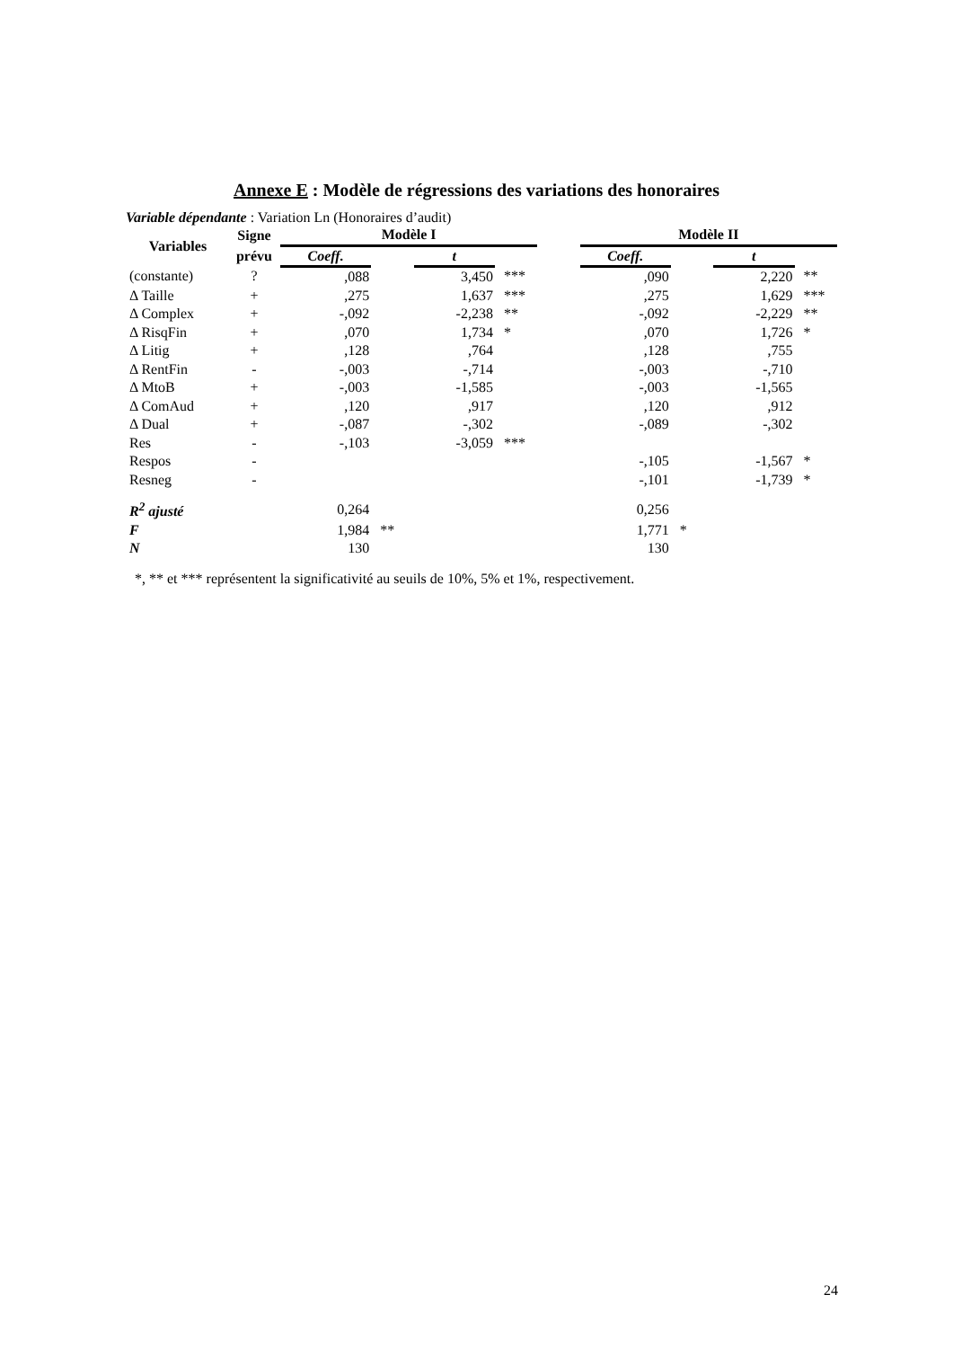Annexe E : Modèle de régressions des variations des honoraires
Variable dépendante : Variation Ln (Honoraires d’audit)
| Variables | Signe | Modèle I | | | | | Modèle II | | | |
| --- | --- | --- | --- | --- | --- | --- | --- | --- | --- | --- |
| | prévu | Coeff. | | t | | | Coeff. | | t | |
| (constante) | ? | ,088 | | 3,450 | *** | | ,090 | | 2,220 | ** |
| Δ Taille | + | ,275 | | 1,637 | *** | | ,275 | | 1,629 | *** |
| Δ Complex | + | -,092 | | -2,238 | ** | | -,092 | | -2,229 | ** |
| Δ RisqFin | + | ,070 | | 1,734 | * | | ,070 | | 1,726 | * |
| Δ Litig | + | ,128 | | ,764 | | | ,128 | | ,755 | |
| Δ RentFin | - | -,003 | | -,714 | | | -,003 | | -,710 | |
| Δ MtoB | + | -,003 | | -1,585 | | | -,003 | | -1,565 | |
| Δ ComAud | + | ,120 | | ,917 | | | ,120 | | ,912 | |
| Δ Dual | + | -,087 | | -,302 | | | -,089 | | -,302 | |
| Res | - | -,103 | | -3,059 | *** | | | | | |
| Respos | - | | | | | | -,105 | | -1,567 | * |
| Resneg | - | | | | | | -,101 | | -1,739 | * |
| R<sup>2</sup> ajusté | | 0,264 | | | | | 0,256 | | | |
| F | | 1,984 | ** | | | | 1,771 | * | | |
| N | | 130 | | | | | 130 | | | |
*, ** et *** représentent la significativité au seuils de 10%, 5% et 1%, respectivement.
24